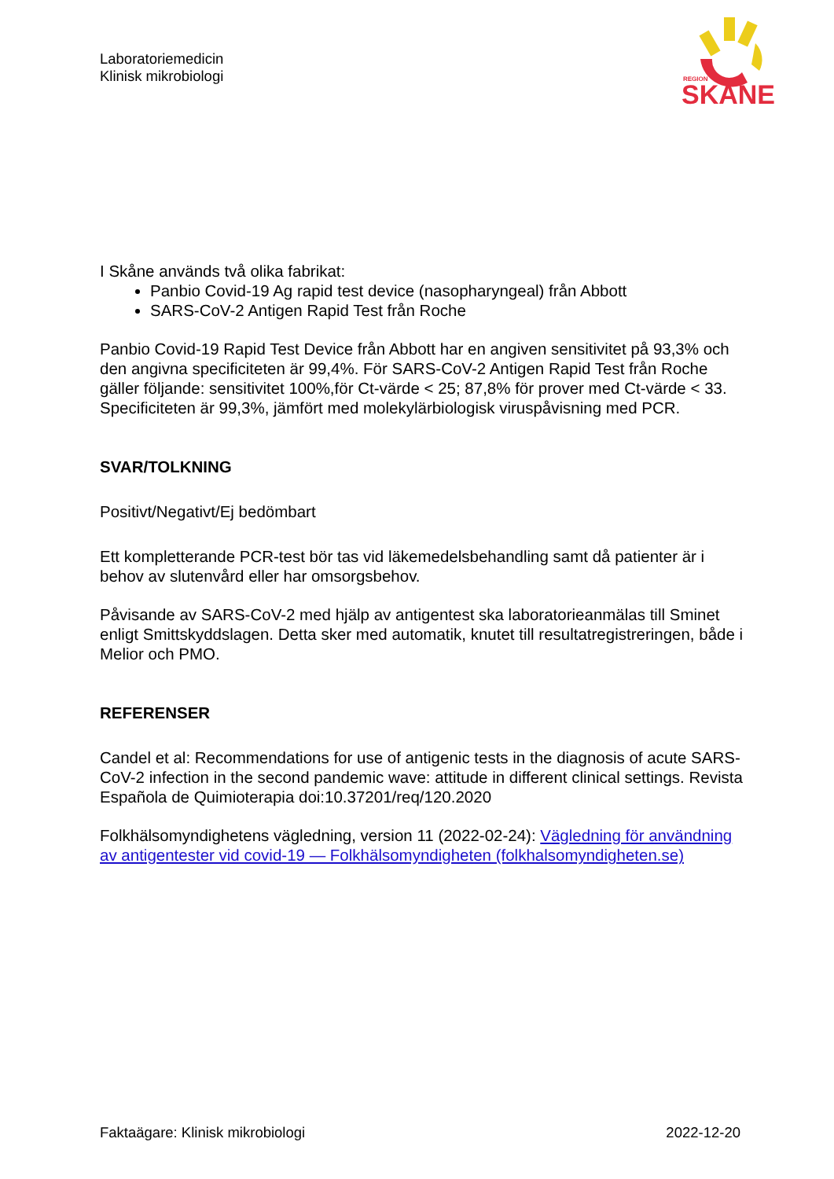Laboratoriemedicin
Klinisk mikrobiologi
REGION
SKANE
I Skåne används två olika fabrikat:
Panbio Covid-19 Ag rapid test device (nasopharyngeal) från Abbott
SARS-CoV-2 Antigen Rapid Test från Roche
Panbio Covid-19 Rapid Test Device från Abbott har en angiven sensitivitet på 93,3% och den angivna specificiteten är 99,4%. För SARS-CoV-2 Antigen Rapid Test från Roche gäller följande: sensitivitet 100%,för Ct-värde < 25; 87,8% för prover med Ct-värde < 33. Specificiteten är 99,3%, jämfört med molekylärbiologisk viruspåvisning med PCR.
SVAR/TOLKNING
Positivt/Negativt/Ej bedömbart
Ett kompletterande PCR-test bör tas vid läkemedelsbehandling samt då patienter är i behov av slutenvård eller har omsorgsbehov.
Påvisande av SARS-CoV-2 med hjälp av antigentest ska laboratorieanmälas till Sminet enligt Smittskyddslagen. Detta sker med automatik, knutet till resultatregistreringen, både i Melior och PMO.
REFERENSER
Candel et al: Recommendations for use of antigenic tests in the diagnosis of acute SARS-CoV-2 infection in the second pandemic wave: attitude in different clinical settings. Revista Española de Quimioterapia doi:10.37201/req/120.2020
Folkhälsomyndighetens vägledning, version 11 (2022-02-24): Vägledning för användning av antigentester vid covid-19 — Folkhälsomyndigheten (folkhalsomyndigheten.se)
Faktaägare: Klinisk mikrobiologi 2022-12-20